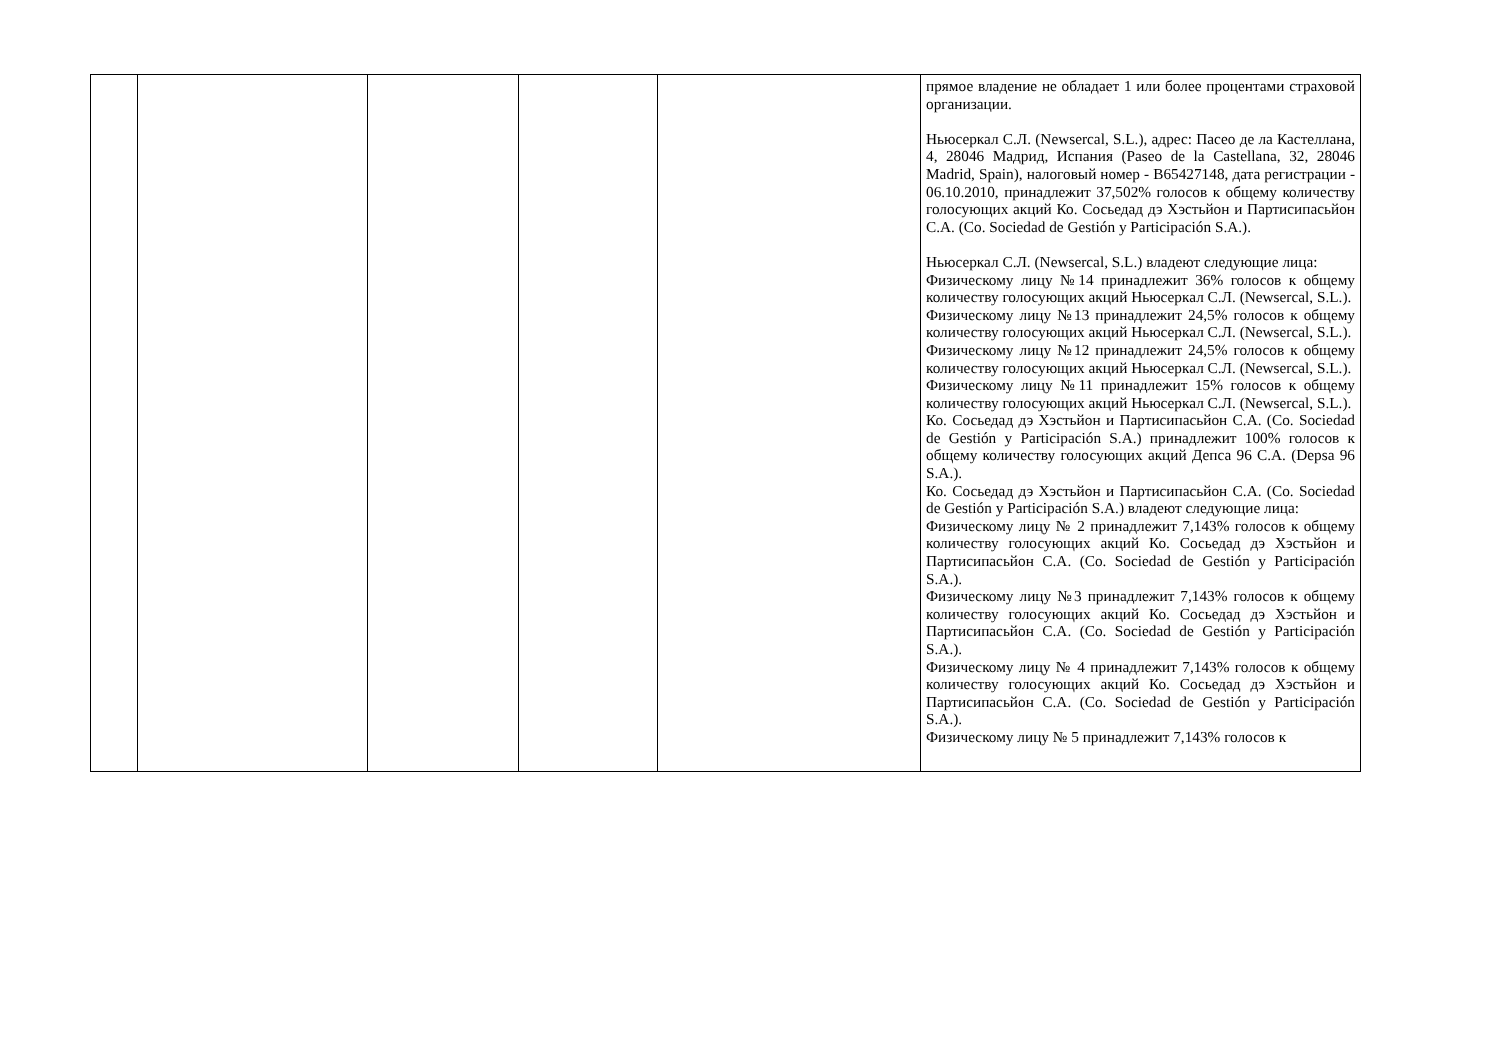| | | | | | прямое владение не обладает 1 или более процентами страховой организации. Ньюсеркал С.Л. (Newsercal, S.L.), адрес: Пасео де ла Кастеллана, 4, 28046 Мадрид, Испания (Paseo de la Castellana, 32, 28046 Madrid, Spain), налоговый номер - B65427148, дата регистрации - 06.10.2010, принадлежит 37,502% голосов к общему количеству голосующих акций Ко. Сосьедад дэ Хэстьйон и Партисипасьйон С.А. (Co. Sociedad de Gestión y Participación S.A.). Ньюсеркал С.Л. (Newsercal, S.L.) владеют следующие лица: Физическому лицу №14 принадлежит 36% голосов к общему количеству голосующих акций Ньюсеркал С.Л. (Newsercal, S.L.). Физическому лицу №13 принадлежит 24,5% голосов к общему количеству голосующих акций Ньюсеркал С.Л. (Newsercal, S.L.). Физическому лицу №12 принадлежит 24,5% голосов к общему количеству голосующих акций Ньюсеркал С.Л. (Newsercal, S.L.). Физическому лицу №11 принадлежит 15% голосов к общему количеству голосующих акций Ньюсеркал С.Л. (Newsercal, S.L.). Ко. Сосьедад дэ Хэстьйон и Партисипасьйон С.А. (Co. Sociedad de Gestión y Participación S.A.) принадлежит 100% голосов к общему количеству голосующих акций Депса 96 С.А. (Depsa 96 S.A.). Ко. Сосьедад дэ Хэстьйон и Партисипасьйон С.А. (Co. Sociedad de Gestión y Participación S.A.) владеют следующие лица: Физическому лицу № 2 принадлежит 7,143% голосов к общему количеству голосующих акций Ко. Сосьедад дэ Хэстьйон и Партисипасьйон С.А. (Co. Sociedad de Gestión y Participación S.A.). Физическому лицу №3 принадлежит 7,143% голосов к общему количеству голосующих акций Ко. Сосьедад дэ Хэстьйон и Партисипасьйон С.А. (Co. Sociedad de Gestión y Participación S.A.). Физическому лицу № 4 принадлежит 7,143% голосов к общему количеству голосующих акций Ко. Сосьедад дэ Хэстьйон и Партисипасьйон С.А. (Co. Sociedad de Gestión y Participación S.A.). Физическому лицу № 5 принадлежит 7,143% голосов к |